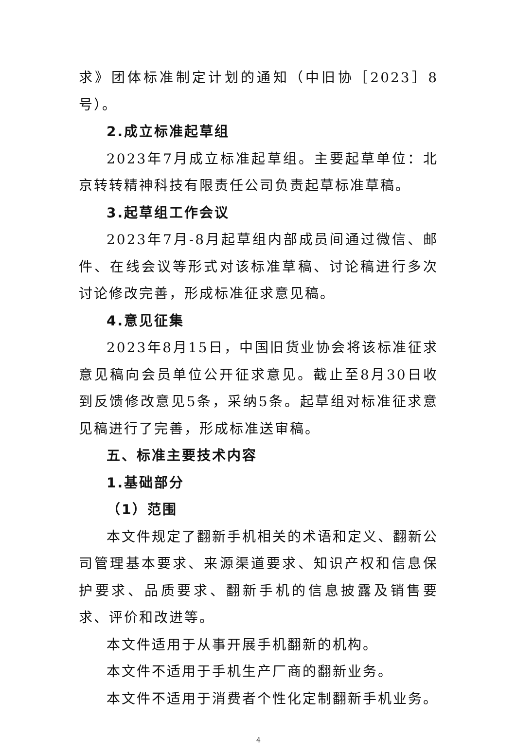求》团体标准制定计划的通知（中旧协［2023］8号）。
2.成立标准起草组
2023年7月成立标准起草组。主要起草单位：北京转转精神科技有限责任公司负责起草标准草稿。
3.起草组工作会议
2023年7月-8月起草组内部成员间通过微信、邮件、在线会议等形式对该标准草稿、讨论稿进行多次讨论修改完善，形成标准征求意见稿。
4.意见征集
2023年8月15日，中国旧货业协会将该标准征求意见稿向会员单位公开征求意见。截止至8月30日收到反馈修改意见5条，采纳5条。起草组对标准征求意见稿进行了完善，形成标准送审稿。
五、标准主要技术内容
1.基础部分
（1）范围
本文件规定了翻新手机相关的术语和定义、翻新公司管理基本要求、来源渠道要求、知识产权和信息保护要求、品质要求、翻新手机的信息披露及销售要求、评价和改进等。
本文件适用于从事开展手机翻新的机构。
本文件不适用于手机生产厂商的翻新业务。
本文件不适用于消费者个性化定制翻新手机业务。
4